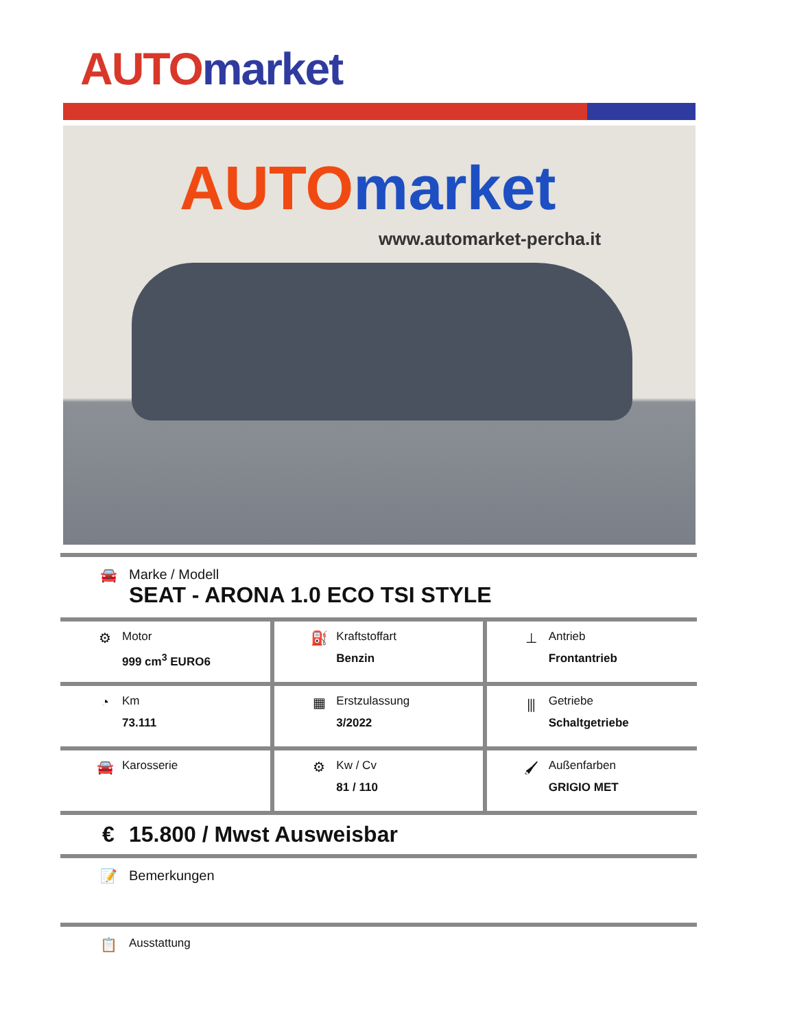AUTO market
AUTO market
www.automarket-percha.it
🚘 Marke / Modell
SEAT - ARONA 1.0 ECO TSI STYLE
| ⚙ Motor 999 cm<sup>3</sup> EURO6 | ⛽ Kraftstoffart Benzin | ⊥ Antrieb Frontantrieb |
| ◔ Km 73.111 | ▦ Erstzulassung 3/2022 | ⫼ Getriebe Schaltgetriebe |
| 🚘 Karosserie | ⚙ Kw / Cv 81 / 110 | 🖌 Außenfarben GRIGIO MET |
€ 15.800 / Mwst Ausweisbar
📝 Bemerkungen
📋
Ausstattung